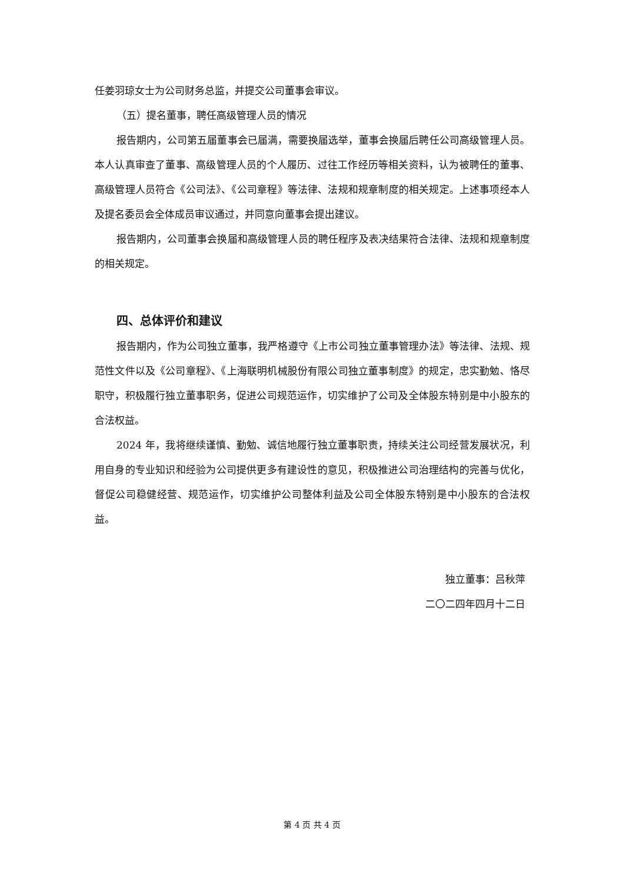任姜羽琼女士为公司财务总监，并提交公司董事会审议。
（五）提名董事，聘任高级管理人员的情况
报告期内，公司第五届董事会已届满，需要换届选举，董事会换届后聘任公司高级管理人员。本人认真审查了董事、高级管理人员的个人履历、过往工作经历等相关资料，认为被聘任的董事、高级管理人员符合《公司法》、《公司章程》等法律、法规和规章制度的相关规定。上述事项经本人及提名委员会全体成员审议通过，并同意向董事会提出建议。
报告期内，公司董事会换届和高级管理人员的聘任程序及表决结果符合法律、法规和规章制度的相关规定。
四、总体评价和建议
报告期内，作为公司独立董事，我严格遵守《上市公司独立董事管理办法》等法律、法规、规范性文件以及《公司章程》、《上海联明机械股份有限公司独立董事制度》的规定，忠实勤勉、恪尽职守，积极履行独立董事职务，促进公司规范运作，切实维护了公司及全体股东特别是中小股东的合法权益。
2024 年，我将继续谨慎、勤勉、诚信地履行独立董事职责，持续关注公司经营发展状况，利用自身的专业知识和经验为公司提供更多有建设性的意见，积极推进公司治理结构的完善与优化，督促公司稳健经营、规范运作，切实维护公司整体利益及公司全体股东特别是中小股东的合法权益。
独立董事：吕秋萍
二〇二四年四月十二日
第 4 页 共 4 页